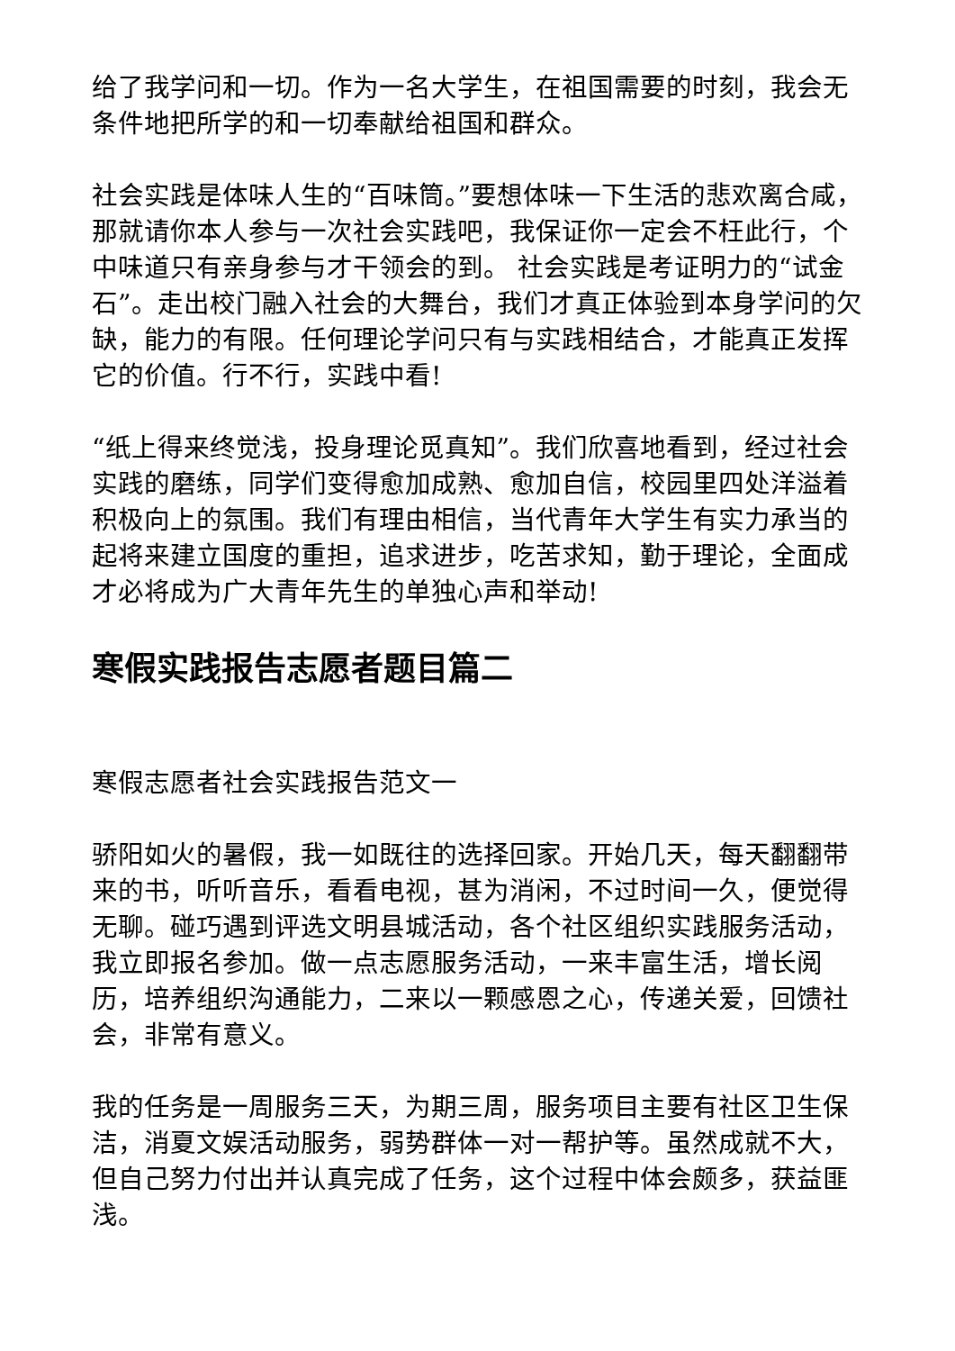给了我学问和一切。作为一名大学生，在祖国需要的时刻，我会无条件地把所学的和一切奉献给祖国和群众。
社会实践是体味人生的“百味筒。”要想体味一下生活的悲欢离合咸，那就请你本人参与一次社会实践吧，我保证你一定会不枉此行，个中味道只有亲身参与才干领会的到。 社会实践是考证明力的“试金石”。走出校门融入社会的大舞台，我们才真正体验到本身学问的欠缺，能力的有限。任何理论学问只有与实践相结合，才能真正发挥它的价值。行不行，实践中看!
“纸上得来终觉浅，投身理论觅真知”。我们欣喜地看到，经过社会实践的磨练，同学们变得愈加成熟、愈加自信，校园里四处洋溢着积极向上的氛围。我们有理由相信，当代青年大学生有实力承当的起将来建立国度的重担，追求进步，吃苦求知，勤于理论，全面成才必将成为广大青年先生的单独心声和举动!
寒假实践报告志愿者题目篇二
寒假志愿者社会实践报告范文一
骄阳如火的暑假，我一如既往的选择回家。开始几天，每天翻翻带来的书，听听音乐，看看电视，甚为消闲，不过时间一久，便觉得无聊。碰巧遇到评选文明县城活动，各个社区组织实践服务活动，我立即报名参加。做一点志愿服务活动，一来丰富生活，增长阅历，培养组织沟通能力，二来以一颗感恩之心，传递关爱，回馈社会，非常有意义。
我的任务是一周服务三天，为期三周，服务项目主要有社区卫生保洁，消夏文娱活动服务，弱势群体一对一帮护等。虽然成就不大，但自己努力付出并认真完成了任务，这个过程中体会颇多，获益匪浅。